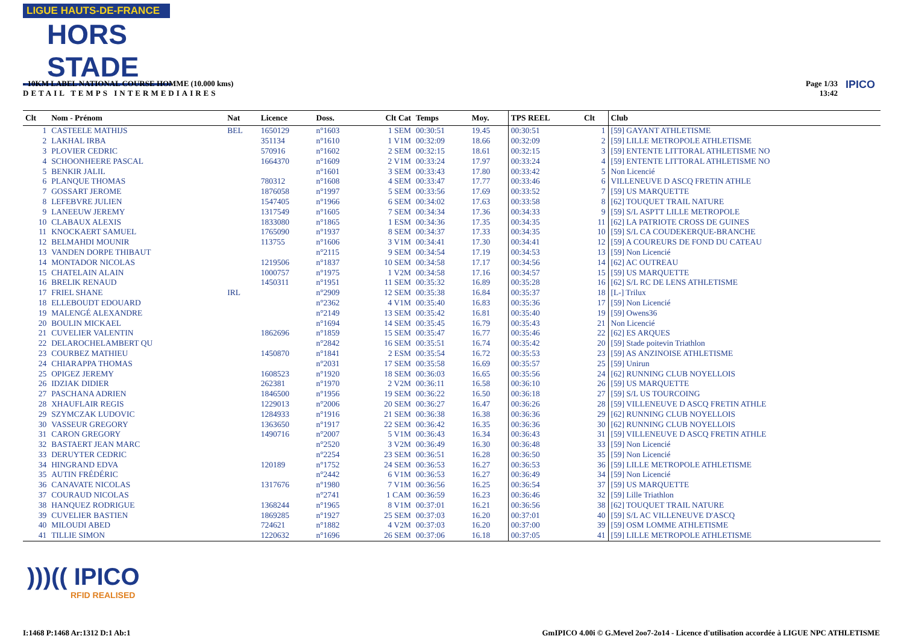LIGUE HAUTS-DE-FRANCE
HORS STADE
- 10KM LABEL NATIONAL COURSE HOMME (10.000 kms)
DETAIL TEMPS INTERMEDIAIRES
Page 1/33
13:42
IPICO
| Clt | Nom - Prénom | Nat | Licence | Doss. | Clt Cat | Temps | Moy. | TPS REEL | Clt | Club |
| --- | --- | --- | --- | --- | --- | --- | --- | --- | --- | --- |
| 1 | CASTEELE MATHIJS | BEL | 1650129 | n°1603 | 1 SEM | 00:30:51 | 19.45 | 00:30:51 | 1 | [59] GAYANT ATHLETISME |
| 2 | LAKHAL IRBA | | 351134 | n°1610 | 1 V1M | 00:32:09 | 18.66 | 00:32:09 | 2 | [59] LILLE METROPOLE ATHLETISME |
| 3 | PLOVIER CEDRIC | | 570916 | n°1602 | 2 SEM | 00:32:15 | 18.61 | 00:32:15 | 3 | [59] ENTENTE LITTORAL ATHLETISME NO |
| 4 | SCHOONHEERE PASCAL | | 1664370 | n°1609 | 2 V1M | 00:33:24 | 17.97 | 00:33:24 | 4 | [59] ENTENTE LITTORAL ATHLETISME NO |
| 5 | BENKIR JALIL | | | n°1601 | 3 SEM | 00:33:43 | 17.80 | 00:33:42 | 5 | Non Licencié |
| 6 | PLANQUE THOMAS | | 780312 | n°1608 | 4 SEM | 00:33:47 | 17.77 | 00:33:46 | 6 | VILLENEUVE D ASCQ FRETIN ATHLE |
| 7 | GOSSART JEROME | | 1876058 | n°1997 | 5 SEM | 00:33:56 | 17.69 | 00:33:52 | 7 | [59] US MARQUETTE |
| 8 | LEFEBVRE JULIEN | | 1547405 | n°1966 | 6 SEM | 00:34:02 | 17.63 | 00:33:58 | 8 | [62] TOUQUET TRAIL NATURE |
| 9 | LANEEUW JEREMY | | 1317549 | n°1605 | 7 SEM | 00:34:34 | 17.36 | 00:34:33 | 9 | [59] S/L ASPTT LILLE METROPOLE |
| 10 | CLABAUX ALEXIS | | 1833080 | n°1865 | 1 ESM | 00:34:36 | 17.35 | 00:34:35 | 11 | [62] LA PATRIOTE CROSS DE GUINES |
| 11 | KNOCKAERT SAMUEL | | 1765090 | n°1937 | 8 SEM | 00:34:37 | 17.33 | 00:34:35 | 10 | [59] S/L CA COUDEKERQUE-BRANCHE |
| 12 | BELMAHDI MOUNIR | | 113755 | n°1606 | 3 V1M | 00:34:41 | 17.30 | 00:34:41 | 12 | [59] A COUREURS DE FOND DU CATEAU |
| 13 | VANDEN DORPE THIBAUT | | | n°2115 | 9 SEM | 00:34:54 | 17.19 | 00:34:53 | 13 | [59] Non Licencié |
| 14 | MONTADOR NICOLAS | | 1219506 | n°1837 | 10 SEM | 00:34:58 | 17.17 | 00:34:56 | 14 | [62] AC OUTREAU |
| 15 | CHATELAIN ALAIN | | 1000757 | n°1975 | 1 V2M | 00:34:58 | 17.16 | 00:34:57 | 15 | [59] US MARQUETTE |
| 16 | BRELIK RENAUD | | 1450311 | n°1951 | 11 SEM | 00:35:32 | 16.89 | 00:35:28 | 16 | [62] S/L RC DE LENS ATHLETISME |
| 17 | FRIEL SHANE | IRL | | n°2909 | 12 SEM | 00:35:38 | 16.84 | 00:35:37 | 18 | [L-] Trilux |
| 18 | ELLEBOUDT EDOUARD | | | n°2362 | 4 V1M | 00:35:40 | 16.83 | 00:35:36 | 17 | [59] Non Licencié |
| 19 | MALENGÉ ALEXANDRE | | | n°2149 | 13 SEM | 00:35:42 | 16.81 | 00:35:40 | 19 | [59] Owens36 |
| 20 | BOULIN MICKAEL | | | n°1694 | 14 SEM | 00:35:45 | 16.79 | 00:35:43 | 21 | Non Licencié |
| 21 | CUVELIER VALENTIN | | 1862696 | n°1859 | 15 SEM | 00:35:47 | 16.77 | 00:35:46 | 22 | [62] ES ARQUES |
| 22 | DELAROCHELAMBERT QU | | | n°2842 | 16 SEM | 00:35:51 | 16.74 | 00:35:42 | 20 | [59] Stade poitevin Triathlon |
| 23 | COURBEZ MATHIEU | | 1450870 | n°1841 | 2 ESM | 00:35:54 | 16.72 | 00:35:53 | 23 | [59] AS ANZINOISE ATHLETISME |
| 24 | CHIARAPPA THOMAS | | | n°2031 | 17 SEM | 00:35:58 | 16.69 | 00:35:57 | 25 | [59] Unirun |
| 25 | OPIGEZ JEREMY | | 1608523 | n°1920 | 18 SEM | 00:36:03 | 16.65 | 00:35:56 | 24 | [62] RUNNING CLUB NOYELLOIS |
| 26 | IDZIAK DIDIER | | 262381 | n°1970 | 2 V2M | 00:36:11 | 16.58 | 00:36:10 | 26 | [59] US MARQUETTE |
| 27 | PASCHANA ADRIEN | | 1846500 | n°1956 | 19 SEM | 00:36:22 | 16.50 | 00:36:18 | 27 | [59] S/L US TOURCOING |
| 28 | XHAUFLAIR REGIS | | 1229013 | n°2006 | 20 SEM | 00:36:27 | 16.47 | 00:36:26 | 28 | [59] VILLENEUVE D ASCQ FRETIN ATHLE |
| 29 | SZYMCZAK LUDOVIC | | 1284933 | n°1916 | 21 SEM | 00:36:38 | 16.38 | 00:36:36 | 29 | [62] RUNNING CLUB NOYELLOIS |
| 30 | VASSEUR GREGORY | | 1363650 | n°1917 | 22 SEM | 00:36:42 | 16.35 | 00:36:36 | 30 | [62] RUNNING CLUB NOYELLOIS |
| 31 | CARON GREGORY | | 1490716 | n°2007 | 5 V1M | 00:36:43 | 16.34 | 00:36:43 | 31 | [59] VILLENEUVE D ASCQ FRETIN ATHLE |
| 32 | BASTAERT JEAN MARC | | | n°2520 | 3 V2M | 00:36:49 | 16.30 | 00:36:48 | 33 | [59] Non Licencié |
| 33 | DERUYTER CEDRIC | | | n°2254 | 23 SEM | 00:36:51 | 16.28 | 00:36:50 | 35 | [59] Non Licencié |
| 34 | HINGRAND EDVA | | 120189 | n°1752 | 24 SEM | 00:36:53 | 16.27 | 00:36:53 | 36 | [59] LILLE METROPOLE ATHLETISME |
| 35 | AUTIN FRÉDÉRIC | | | n°2442 | 6 V1M | 00:36:53 | 16.27 | 00:36:49 | 34 | [59] Non Licencié |
| 36 | CANAVATE NICOLAS | | 1317676 | n°1980 | 7 V1M | 00:36:56 | 16.25 | 00:36:54 | 37 | [59] US MARQUETTE |
| 37 | COURAUD NICOLAS | | | n°2741 | 1 CAM | 00:36:59 | 16.23 | 00:36:46 | 32 | [59] Lille Triathlon |
| 38 | HANQUEZ RODRIGUE | | 1368244 | n°1965 | 8 V1M | 00:37:01 | 16.21 | 00:36:56 | 38 | [62] TOUQUET TRAIL NATURE |
| 39 | CUVELIER BASTIEN | | 1869285 | n°1927 | 25 SEM | 00:37:03 | 16.20 | 00:37:01 | 40 | [59] S/L AC VILLENEUVE D'ASCQ |
| 40 | MILOUDI ABED | | 724621 | n°1882 | 4 V2M | 00:37:03 | 16.20 | 00:37:00 | 39 | [59] OSM LOMME ATHLETISME |
| 41 | TILLIE SIMON | | 1220632 | n°1696 | 26 SEM | 00:37:06 | 16.18 | 00:37:05 | 41 | [59] LILLE METROPOLE ATHLETISME |
)))(( IPICO
RFID REALISED
I:1468 P:1468 Ar:1312 D:1 Ab:1
GmIPICO 4.00i © G.Mevel 2oo7-2o14 - Licence d'utilisation accordée à LIGUE NPC ATHLETISME